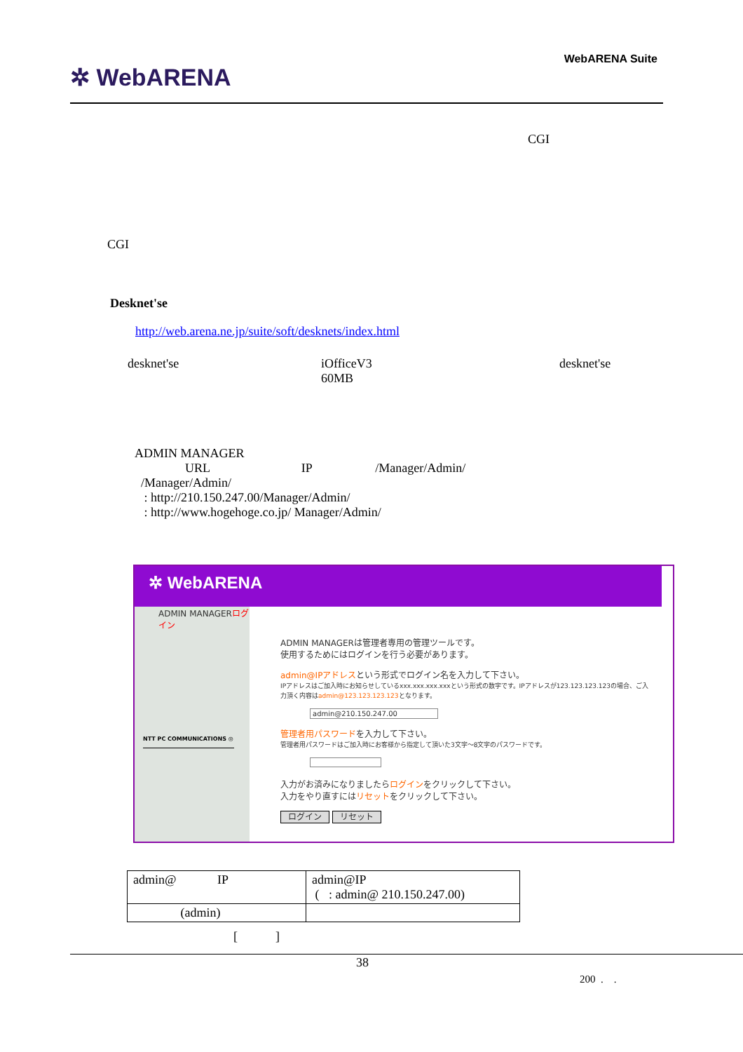✲ WebARENA
WebARENA Suite
CGI
CGI
Desknet'se
http://web.arena.ne.jp/suite/soft/desknets/index.html
desknet'se
iOfficeV3
60MB
desknet'se
ADMIN MANAGER
URL IP /Manager/Admin/
/Manager/Admin/
: http://210.150.247.00/Manager/Admin/
: http://www.hogehoge.co.jp/ Manager/Admin/
✲ WebARENA
ADMIN MANAGERログイン
NTT PC COMMUNICATIONS ◎
ADMIN MANAGERは管理者専用の管理ツールです。
使用するためにはログインを行う必要があります。
admin@IPアドレスという形式でログイン名を入力して下さい。
IPアドレスはご加入時にお知らせしているxxx.xxx.xxx.xxxという形式の数字です。IPアドレスが123.123.123.123の場合、ご入力頂く内容はadmin@123.123.123.123となります。
admin@210.150.247.00
管理者用パスワードを入力して下さい。
管理者用パスワードはご加入時にお客様から指定して頂いた3文字～8文字のパスワードです。
入力がお済みになりましたらログインをクリックして下さい。
入力をやり直すにはリセットをクリックして下さい。
ログイン リセット
| admin@ IP | admin@IP ( : admin@ 210.150.247.00) |
| (admin) | |
[ ]
38
200 . .